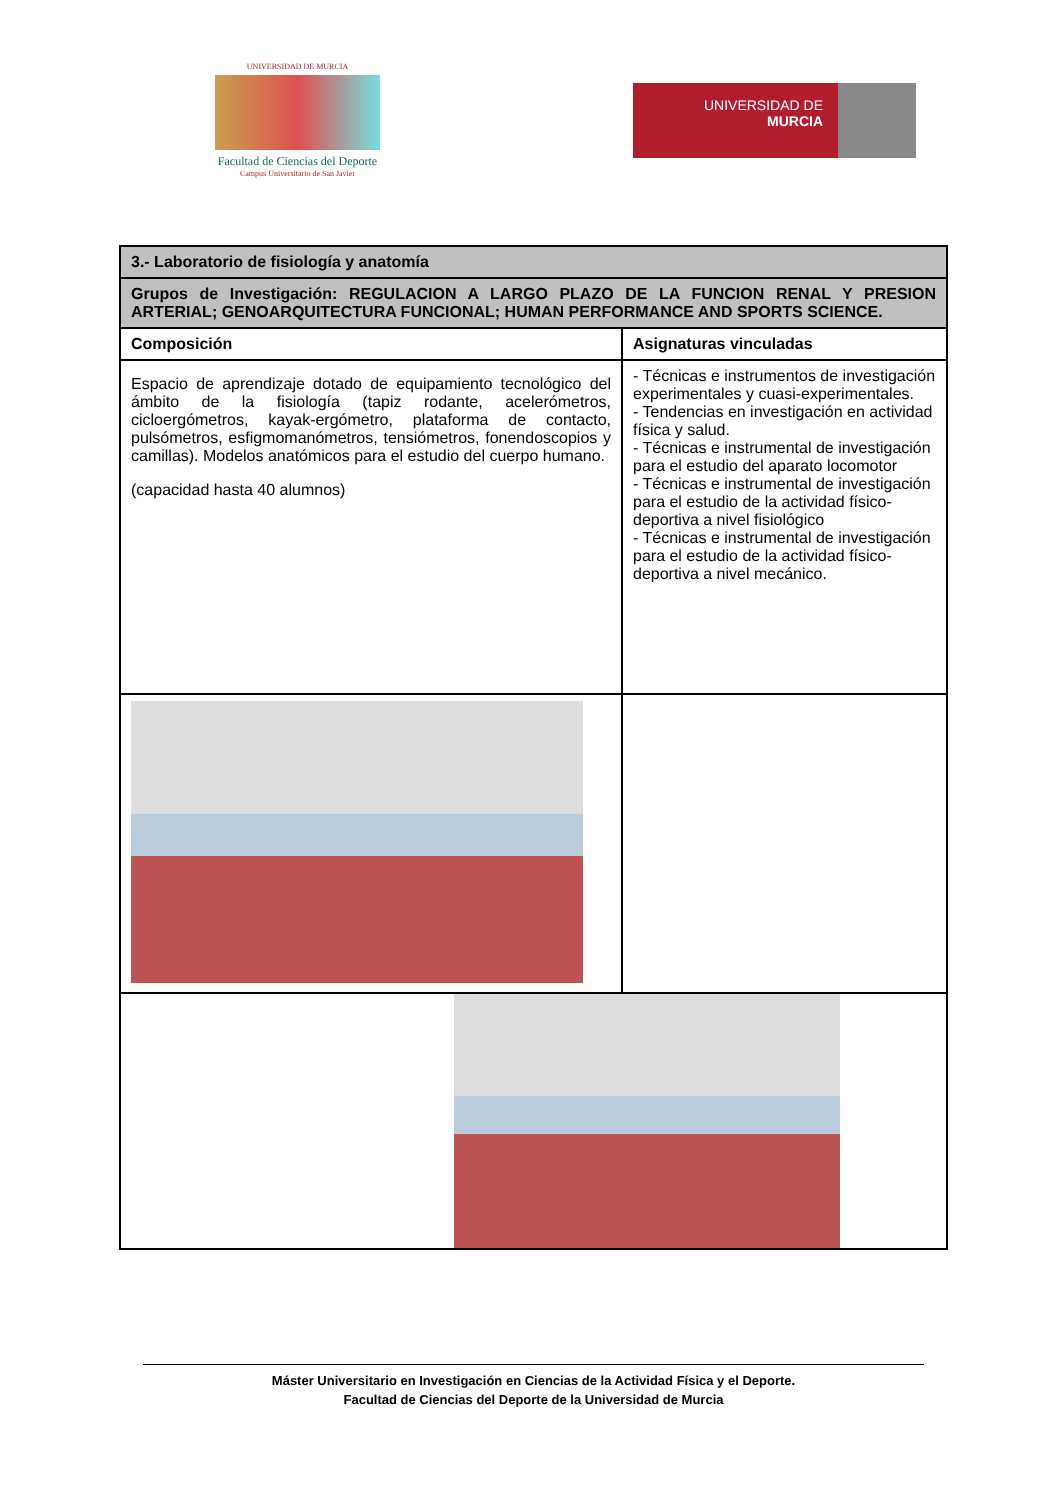UNIVERSIDAD DE MURCIA
Facultad de Ciencias del Deporte
Campus Universitario de San Javier
UNIVERSIDAD DE
MURCIA
| 3.- Laboratorio de fisiología y anatomía | |
| Grupos de Investigación: REGULACION A LARGO PLAZO DE LA FUNCION RENAL Y PRESION ARTERIAL; GENOARQUITECTURA FUNCIONAL; HUMAN PERFORMANCE AND SPORTS SCIENCE. | |
| Composición | Asignaturas vinculadas |
| Espacio de aprendizaje dotado de equipamiento tecnológico del ámbito de la fisiología (tapiz rodante, acelerómetros, cicloergómetros, kayak-ergómetro, plataforma de contacto, pulsómetros, esfigmomanómetros, tensiómetros, fonendoscopios y camillas). Modelos anatómicos para el estudio del cuerpo humano. (capacidad hasta 40 alumnos) | - Técnicas e instrumentos de investigación experimentales y cuasi-experimentales. - Tendencias en investigación en actividad física y salud. - Técnicas e instrumental de investigación para el estudio del aparato locomotor - Técnicas e instrumental de investigación para el estudio de la actividad físico-deportiva a nivel fisiológico - Técnicas e instrumental de investigación para el estudio de la actividad físico-deportiva a nivel mecánico. |
Máster Universitario en Investigación en Ciencias de la Actividad Física y el Deporte.
Facultad de Ciencias del Deporte de la Universidad de Murcia